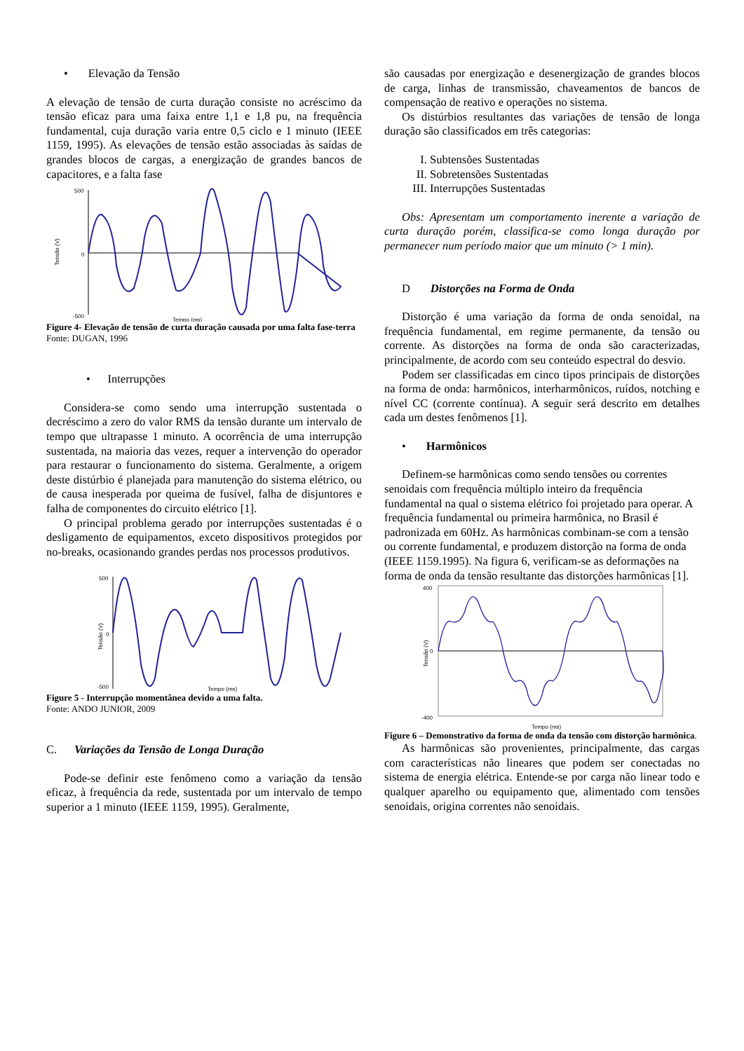• Elevação da Tensão
A elevação de tensão de curta duração consiste no acréscimo da tensão eficaz para uma faixa entre 1,1 e 1,8 pu, na frequência fundamental, cuja duração varia entre 0,5 ciclo e 1 minuto (IEEE 1159, 1995). As elevações de tensão estão associadas às saídas de grandes blocos de cargas, a energização de grandes bancos de capacitores, e a falta fase
500
0
-500
Tensão (V)
Tempo (ms)
Figure 4- Elevação de tensão de curta duração causada por uma falta fase-terra
Fonte: DUGAN, 1996
• Interrupções
Considera-se como sendo uma interrupção sustentada o decréscimo a zero do valor RMS da tensão durante um intervalo de tempo que ultrapasse 1 minuto. A ocorrência de uma interrupção sustentada, na maioria das vezes, requer a intervenção do operador para restaurar o funcionamento do sistema. Geralmente, a origem deste distúrbio é planejada para manutenção do sistema elétrico, ou de causa inesperada por queima de fusível, falha de disjuntores e falha de componentes do circuito elétrico [1].
O principal problema gerado por interrupções sustentadas é o desligamento de equipamentos, exceto dispositivos protegidos por no-breaks, ocasionando grandes perdas nos processos produtivos.
500
0
-500
Tensão (V)
Tempo (ms)
Figure 5 - Interrupção momentânea devido a uma falta.
Fonte: ANDO JUNIOR, 2009
C. Variações da Tensão de Longa Duração
Pode-se definir este fenômeno como a variação da tensão eficaz, à frequência da rede, sustentada por um intervalo de tempo superior a 1 minuto (IEEE 1159, 1995). Geralmente,
são causadas por energização e desenergização de grandes blocos de carga, linhas de transmissão, chaveamentos de bancos de compensação de reativo e operações no sistema.
Os distúrbios resultantes das variações de tensão de longa duração são classificados em três categorias:
I. Subtensões Sustentadas
II. Sobretensões Sustentadas
III. Interrupções Sustentadas
Obs: Apresentam um comportamento inerente a variação de curta duração porém, classifica-se como longa duração por permanecer num período maior que um minuto (> 1 min).
D Distorções na Forma de Onda
Distorção é uma variação da forma de onda senoidal, na frequência fundamental, em regime permanente, da tensão ou corrente. As distorções na forma de onda são caracterizadas, principalmente, de acordo com seu conteúdo espectral do desvio.
Podem ser classificadas em cinco tipos principais de distorções na forma de onda: harmônicos, interharmônicos, ruídos, notching e nível CC (corrente contínua). A seguir será descrito em detalhes cada um destes fenômenos [1].
• Harmônicos
Definem-se harmônicas como sendo tensões ou correntes senoidais com frequência múltiplo inteiro da frequência fundamental na qual o sistema elétrico foi projetado para operar. A frequência fundamental ou primeira harmônica, no Brasil é padronizada em 60Hz. As harmônicas combinam-se com a tensão ou corrente fundamental, e produzem distorção na forma de onda (IEEE 1159.1995). Na figura 6, verificam-se as deformações na forma de onda da tensão resultante das distorções harmônicas [1].
400
0
-400
Tensão (V)
Tempo (ms)
Figure 6 – Demonstrativo da forma de onda da tensão com distorção harmônica.
As harmônicas são provenientes, principalmente, das cargas com características não lineares que podem ser conectadas no sistema de energia elétrica. Entende-se por carga não linear todo e qualquer aparelho ou equipamento que, alimentado com tensões senoidais, origina correntes não senoidais.